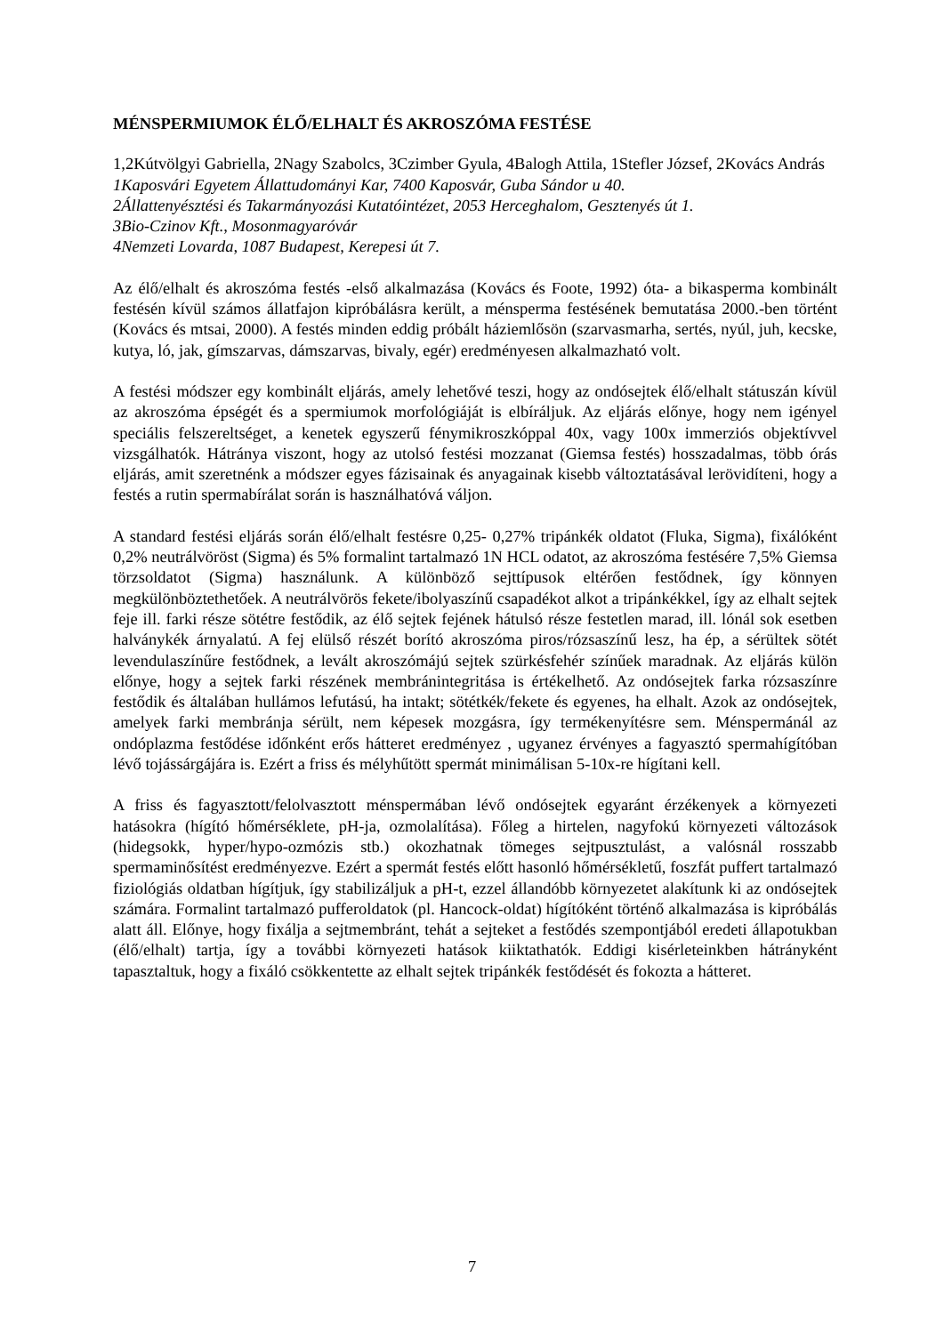MÉNSPERMIUMOK ÉLŐ/ELHALT ÉS AKROSZÓMA FESTÉSE
1,2Kútvölgyi Gabriella, 2Nagy Szabolcs, 3Czimber Gyula, 4Balogh Attila, 1Stefler József, 2Kovács András
1Kaposvári Egyetem Állattudományi Kar, 7400 Kaposvár, Guba Sándor u 40.
2Állattenyésztési és Takarmányozási Kutatóintézet, 2053 Herceghalom, Gesztenyés út 1.
3Bio-Czinov Kft., Mosonmagyaróvár
4Nemzeti Lovarda, 1087 Budapest, Kerepesi út 7.
Az élő/elhalt és akroszóma festés -első alkalmazása (Kovács és Foote, 1992) óta- a bikasperma kombinált festésén kívül számos állatfajon kipróbálásra került, a ménsperma festésének bemutatása 2000.-ben történt (Kovács és mtsai, 2000). A festés minden eddig próbált háziemlősön (szarvasmarha, sertés, nyúl, juh, kecske, kutya, ló, jak, gímszarvas, dámszarvas, bivaly, egér) eredményesen alkalmazható volt.
A festési módszer egy kombinált eljárás, amely lehetővé teszi, hogy az ondósejtek élő/elhalt státuszán kívül az akroszóma épségét és a spermiumok morfológiáját is elbíráljuk. Az eljárás előnye, hogy nem igényel speciális felszereltséget, a kenetek egyszerű fénymikroszkóppal 40x, vagy 100x immerziós objektívvel vizsgálhatók. Hátránya viszont, hogy az utolsó festési mozzanat (Giemsa festés) hosszadalmas, több órás eljárás, amit szeretnénk a módszer egyes fázisainak és anyagainak kisebb változtatásával lerövidíteni, hogy a festés a rutin spermabírálat során is használhatóvá váljon.
A standard festési eljárás során élő/elhalt festésre 0,25- 0,27% tripánkék oldatot (Fluka, Sigma), fixálóként 0,2% neutrálvöröst (Sigma) és 5% formalint tartalmazó 1N HCL odatot, az akroszóma festésére 7,5% Giemsa törzsoldatot (Sigma) használunk. A különböző sejttípusok eltérően festődnek, így könnyen megkülönböztethetőek. A neutrálvörös fekete/ibolyaszínű csapadékot alkot a tripánkékkel, így az elhalt sejtek feje ill. farki része sötétre festődik, az élő sejtek fejének hátulsó része festetlen marad, ill. lónál sok esetben halványkék árnyalatú. A fej elülső részét borító akroszóma piros/rózsaszínű lesz, ha ép, a sérültek sötét levendulaszínűre festődnek, a levált akroszómájú sejtek szürkésfehér színűek maradnak. Az eljárás külön előnye, hogy a sejtek farki részének membránintegritása is értékelhető. Az ondósejtek farka rózsaszínre festődik és általában hullámos lefutású, ha intakt; sötétkék/fekete és egyenes, ha elhalt. Azok az ondósejtek, amelyek farki membránja sérült, nem képesek mozgásra, így termékenyítésre sem. Ménspermánál az ondóplazma festődése időnként erős hátteret eredményez , ugyanez érvényes a fagyasztó spermahígítóban lévő tojássárgájára is. Ezért a friss és mélyhűtött spermát minimálisan 5-10x-re hígítani kell.
A friss és fagyasztott/felolvasztott ménspermában lévő ondósejtek egyaránt érzékenyek a környezeti hatásokra (hígító hőmérséklete, pH-ja, ozmolalítása). Főleg a hirtelen, nagyfokú környezeti változások (hidegsokk, hyper/hypo-ozmózis stb.) okozhatnak tömeges sejtpusztulást, a valósnál rosszabb spermaminősítést eredményezve. Ezért a spermát festés előtt hasonló hőmérsékletű, foszfát puffert tartalmazó fiziológiás oldatban hígítjuk, így stabilizáljuk a pH-t, ezzel állandóbb környezetet alakítunk ki az ondósejtek számára. Formalint tartalmazó pufferoldatok (pl. Hancock-oldat) hígítóként történő alkalmazása is kipróbálás alatt áll. Előnye, hogy fixálja a sejtmembránt, tehát a sejteket a festődés szempontjából eredeti állapotukban (élő/elhalt) tartja, így a további környezeti hatások kiiktathatók. Eddigi kisérleteinkben hátrányként tapasztaltuk, hogy a fixáló csökkentette az elhalt sejtek tripánkék festődését és fokozta a hátteret.
7